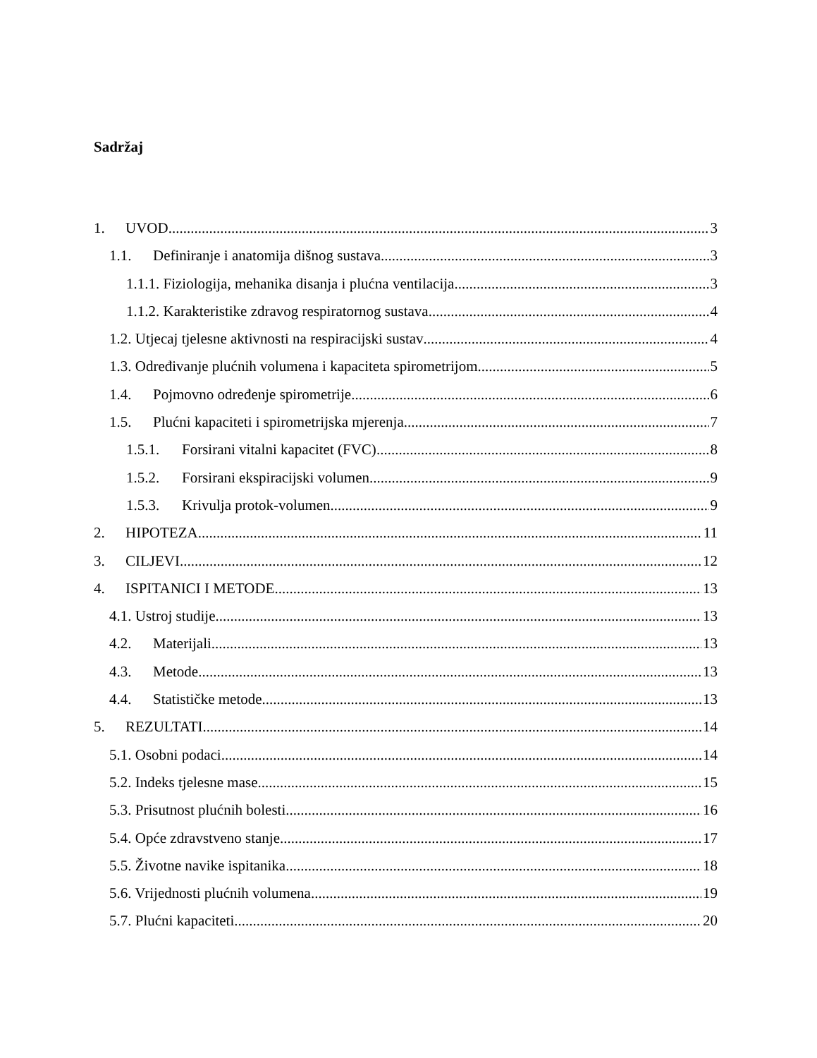Sadržaj
1. UVOD 3
1.1. Definiranje i anatomija dišnog sustava 3
1.1.1. Fiziologija, mehanika disanja i plućna ventilacija 3
1.1.2. Karakteristike zdravog respiratornog sustava 4
1.2. Utjecaj tjelesne aktivnosti na respiracijski sustav 4
1.3. Određivanje plućnih volumena i kapaciteta spirometrijom 5
1.4. Pojmovno određenje spirometrije 6
1.5. Plućni kapaciteti i spirometrijska mjerenja 7
1.5.1. Forsirani vitalni kapacitet (FVC) 8
1.5.2. Forsirani ekspiracijski volumen 9
1.5.3. Krivulja protok-volumen 9
2. HIPOTEZA 11
3. CILJEVI 12
4. ISPITANICI I METODE 13
4.1. Ustroj studije 13
4.2. Materijali 13
4.3. Metode 13
4.4. Statističke metode 13
5. REZULTATI 14
5.1. Osobni podaci 14
5.2. Indeks tjelesne mase 15
5.3. Prisutnost plućnih bolesti 16
5.4. Opće zdravstveno stanje 17
5.5. Životne navike ispitanika 18
5.6. Vrijednosti plućnih volumena 19
5.7. Plućni kapaciteti 20